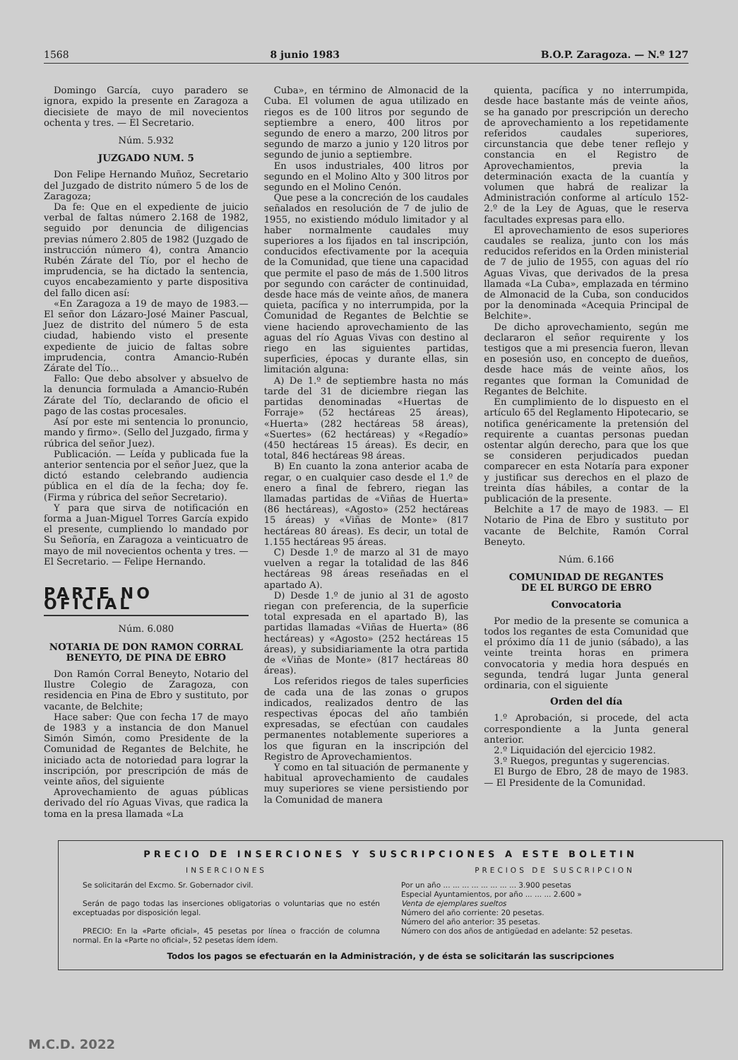1568 8 junio 1983 B.O.P. Zaragoza. — N.º 127
Domingo García, cuyo paradero se ignora, expido la presente en Zaragoza a diecisiete de mayo de mil novecientos ochenta y tres. — El Secretario.
Núm. 5.932
JUZGADO NUM. 5
Don Felipe Hernando Muñoz, Secretario del Juzgado de distrito número 5 de los de Zaragoza;
Da fe: Que en el expediente de juicio verbal de faltas número 2.168 de 1982, seguido por denuncia de diligencias previas número 2.805 de 1982 (Juzgado de instrucción número 4), contra Amancio Rubén Zárate del Tío, por el hecho de imprudencia, se ha dictado la sentencia, cuyos encabezamiento y parte dispositiva del fallo dicen así:
«En Zaragoza a 19 de mayo de 1983.— El señor don Lázaro-José Mainer Pascual, Juez de distrito del número 5 de esta ciudad, habiendo visto el presente expediente de juicio de faltas sobre imprudencia, contra Amancio-Rubén Zárate del Tío...
Fallo: Que debo absolver y absuelvo de la denuncia formulada a Amancio-Rubén Zárate del Tío, declarando de oficio el pago de las costas procesales.
Así por este mi sentencia lo pronuncio, mando y firmo». (Sello del Juzgado, firma y rúbrica del señor Juez).
Publicación. — Leída y publicada fue la anterior sentencia por el señor Juez, que la dictó estando celebrando audiencia pública en el día de la fecha; doy fe. (Firma y rúbrica del señor Secretario).
Y para que sirva de notificación en forma a Juan-Miguel Torres García expido el presente, cumpliendo lo mandado por Su Señoría, en Zaragoza a veinticuatro de mayo de mil novecientos ochenta y tres. — El Secretario. — Felipe Hernando.
PARTE NO OFICIAL
Núm. 6.080
NOTARIA DE DON RAMON CORRAL BENEYTO, DE PINA DE EBRO
Don Ramón Corral Beneyto, Notario del Ilustre Colegio de Zaragoza, con residencia en Pina de Ebro y sustituto, por vacante, de Belchite;
Hace saber: Que con fecha 17 de mayo de 1983 y a instancia de don Manuel Simón Simón, como Presidente de la Comunidad de Regantes de Belchite, he iniciado acta de notoriedad para lograr la inscripción, por prescripción de más de veinte años, del siguiente
Aprovechamiento de aguas públicas derivado del río Aguas Vivas, que radica la toma en la presa llamada «La
Cuba», en término de Almonacid de la Cuba. El volumen de agua utilizado en riegos es de 100 litros por segundo de septiembre a enero, 400 litros por segundo de enero a marzo, 200 litros por segundo de marzo a junio y 120 litros por segundo de junio a septiembre.
En usos industriales, 400 litros por segundo en el Molino Alto y 300 litros por segundo en el Molino Cenón.
Que pese a la concreción de los caudales señalados en resolución de 7 de julio de 1955, no existiendo módulo limitador y al haber normalmente caudales muy superiores a los fijados en tal inscripción, conducidos efectivamente por la acequia de la Comunidad, que tiene una capacidad que permite el paso de más de 1.500 litros por segundo con carácter de continuidad, desde hace más de veinte años, de manera quieta, pacífica y no interrumpida, por la Comunidad de Regantes de Belchtie se viene haciendo aprovechamiento de las aguas del río Aguas Vivas con destino al riego en las siguientes partidas, superficies, épocas y durante ellas, sin limitación alguna:
A) De 1.º de septiembre hasta no más tarde del 31 de diciembre riegan las partidas denominadas «Huertas de Forraje» (52 hectáreas 25 áreas), «Huerta» (282 hectáreas 58 áreas), «Suertes» (62 hectáreas) y «Regadío» (450 hectáreas 15 áreas). Es decir, en total, 846 hectáreas 98 áreas.
B) En cuanto la zona anterior acaba de regar, o en cualquier caso desde el 1.º de enero a final de febrero, riegan las llamadas partidas de «Viñas de Huerta» (86 hectáreas), «Agosto» (252 hectáreas 15 áreas) y «Viñas de Monte» (817 hectáreas 80 áreas). Es decir, un total de 1.155 hectáreas 95 áreas.
C) Desde 1.º de marzo al 31 de mayo vuelven a regar la totalidad de las 846 hectáreas 98 áreas reseñadas en el apartado A).
D) Desde 1.º de junio al 31 de agosto riegan con preferencia, de la superficie total expresada en el apartado B), las partidas llamadas «Viñas de Huerta» (86 hectáreas) y «Agosto» (252 hectáreas 15 áreas), y subsidiariamente la otra partida de «Viñas de Monte» (817 hectáreas 80 áreas).
Los referidos riegos de tales superficies de cada una de las zonas o grupos indicados, realizados dentro de las respectivas épocas del año también expresadas, se efectúan con caudales permanentes notablemente superiores a los que figuran en la inscripción del Registro de Aprovechamientos.
Y como en tal situación de permanente y habitual aprovechamiento de caudales muy superiores se viene persistiendo por la Comunidad de manera
quienta, pacífica y no interrumpida, desde hace bastante más de veinte años, se ha ganado por prescripción un derecho de aprovechamiento a los repetidamente referidos caudales superiores, circunstancia que debe tener reflejo y constancia en el Registro de Aprovechamientos, previa la determinación exacta de la cuantía y volumen que habrá de realizar la Administración conforme al artículo 152-2.º de la Ley de Aguas, que le reserva facultades expresas para ello.
El aprovechamiento de esos superiores caudales se realiza, junto con los más reducidos referidos en la Orden ministerial de 7 de julio de 1955, con aguas del río Aguas Vivas, que derivados de la presa llamada «La Cuba», emplazada en término de Almonacid de la Cuba, son conducidos por la denominada «Acequia Principal de Belchite».
De dicho aprovechamiento, según me declararon el señor requirente y los testigos que a mi presencia fueron, llevan en posesión uso, en concepto de dueños, desde hace más de veinte años, los regantes que forman la Comunidad de Regantes de Belchite.
En cumplimiento de lo dispuesto en el artículo 65 del Reglamento Hipotecario, se notifica genéricamente la pretensión del requirente a cuantas personas puedan ostentar algún derecho, para que los que se consideren perjudicados puedan comparecer en esta Notaría para exponer y justificar sus derechos en el plazo de treinta días hábiles, a contar de la publicación de la presente.
Belchite a 17 de mayo de 1983. — El Notario de Pina de Ebro y sustituto por vacante de Belchite, Ramón Corral Beneyto.
Núm. 6.166
COMUNIDAD DE REGANTES
DE EL BURGO DE EBRO
Convocatoria
Por medio de la presente se comunica a todos los regantes de esta Comunidad que el próximo día 11 de junio (sábado), a las veinte treinta horas en primera convocatoria y media hora después en segunda, tendrá lugar Junta general ordinaria, con el siguiente
Orden del día
1.º Aprobación, si procede, del acta correspondiente a la Junta general anterior.
2.º Liquidación del ejercicio 1982.
3.º Ruegos, preguntas y sugerencias.
El Burgo de Ebro, 28 de mayo de 1983. — El Presidente de la Comunidad.
PRECIO DE INSERCIONES Y SUSCRIPCIONES A ESTE BOLETIN
INSERCIONES
Se solicitarán del Excmo. Sr. Gobernador civil.
Serán de pago todas las inserciones obligatorias o voluntarias que no estén exceptuadas por disposición legal.
PRECIO: En la «Parte oficial», 45 pesetas por línea o fracción de columna normal. En la «Parte no oficial», 52 pesetas ídem ídem.
PRECIOS DE SUSCRIPCION
Por un año ... ... ... ... ... ... ... ... 3.900 pesetas
Especial Ayuntamientos, por año ... ... ... 2.600 »
Venta de ejemplares sueltos
Número del año corriente: 20 pesetas.
Número del año anterior: 35 pesetas.
Número con dos años de antigüedad en adelante: 52 pesetas.
Todos los pagos se efectuarán en la Administración, y de ésta se solicitarán las suscripciones
M.C.D. 2022